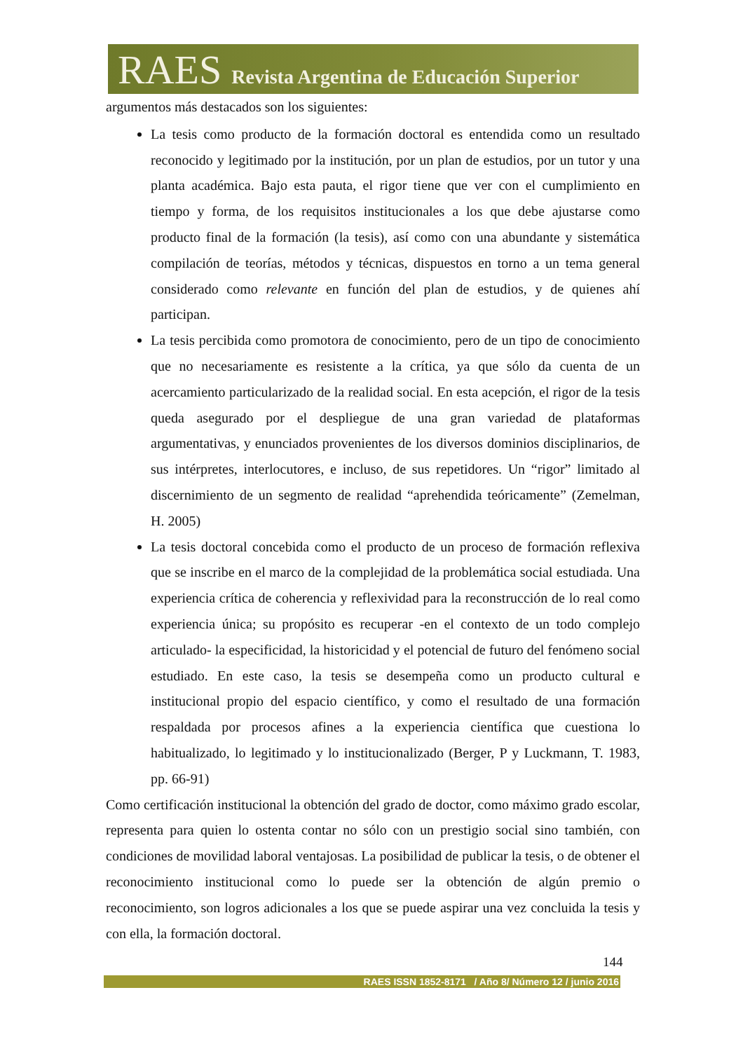RAES Revista Argentina de Educación Superior
argumentos más destacados son los siguientes:
La tesis como producto de la formación doctoral es entendida como un resultado reconocido y legitimado por la institución, por un plan de estudios, por un tutor y una planta académica. Bajo esta pauta, el rigor tiene que ver con el cumplimiento en tiempo y forma, de los requisitos institucionales a los que debe ajustarse como producto final de la formación (la tesis), así como con una abundante y sistemática compilación de teorías, métodos y técnicas, dispuestos en torno a un tema general considerado como relevante en función del plan de estudios, y de quienes ahí participan.
La tesis percibida como promotora de conocimiento, pero de un tipo de conocimiento que no necesariamente es resistente a la crítica, ya que sólo da cuenta de un acercamiento particularizado de la realidad social. En esta acepción, el rigor de la tesis queda asegurado por el despliegue de una gran variedad de plataformas argumentativas, y enunciados provenientes de los diversos dominios disciplinarios, de sus intérpretes, interlocutores, e incluso, de sus repetidores. Un “rigor” limitado al discernimiento de un segmento de realidad “aprehendida teóricamente” (Zemelman, H. 2005)
La tesis doctoral concebida como el producto de un proceso de formación reflexiva que se inscribe en el marco de la complejidad de la problemática social estudiada. Una experiencia crítica de coherencia y reflexividad para la reconstrucción de lo real como experiencia única; su propósito es recuperar -en el contexto de un todo complejo articulado- la especificidad, la historicidad y el potencial de futuro del fenómeno social estudiado. En este caso, la tesis se desempeña como un producto cultural e institucional propio del espacio científico, y como el resultado de una formación respaldada por procesos afines a la experiencia científica que cuestiona lo habitualizado, lo legitimado y lo institucionalizado (Berger, P y Luckmann, T. 1983, pp. 66-91)
Como certificación institucional la obtención del grado de doctor, como máximo grado escolar, representa para quien lo ostenta contar no sólo con un prestigio social sino también, con condiciones de movilidad laboral ventajosas. La posibilidad de publicar la tesis, o de obtener el reconocimiento institucional como lo puede ser la obtención de algún premio o reconocimiento, son logros adicionales a los que se puede aspirar una vez concluida la tesis y con ella, la formación doctoral.
144
RAES ISSN 1852-8171 / Año 8/ Número 12 / junio 2016